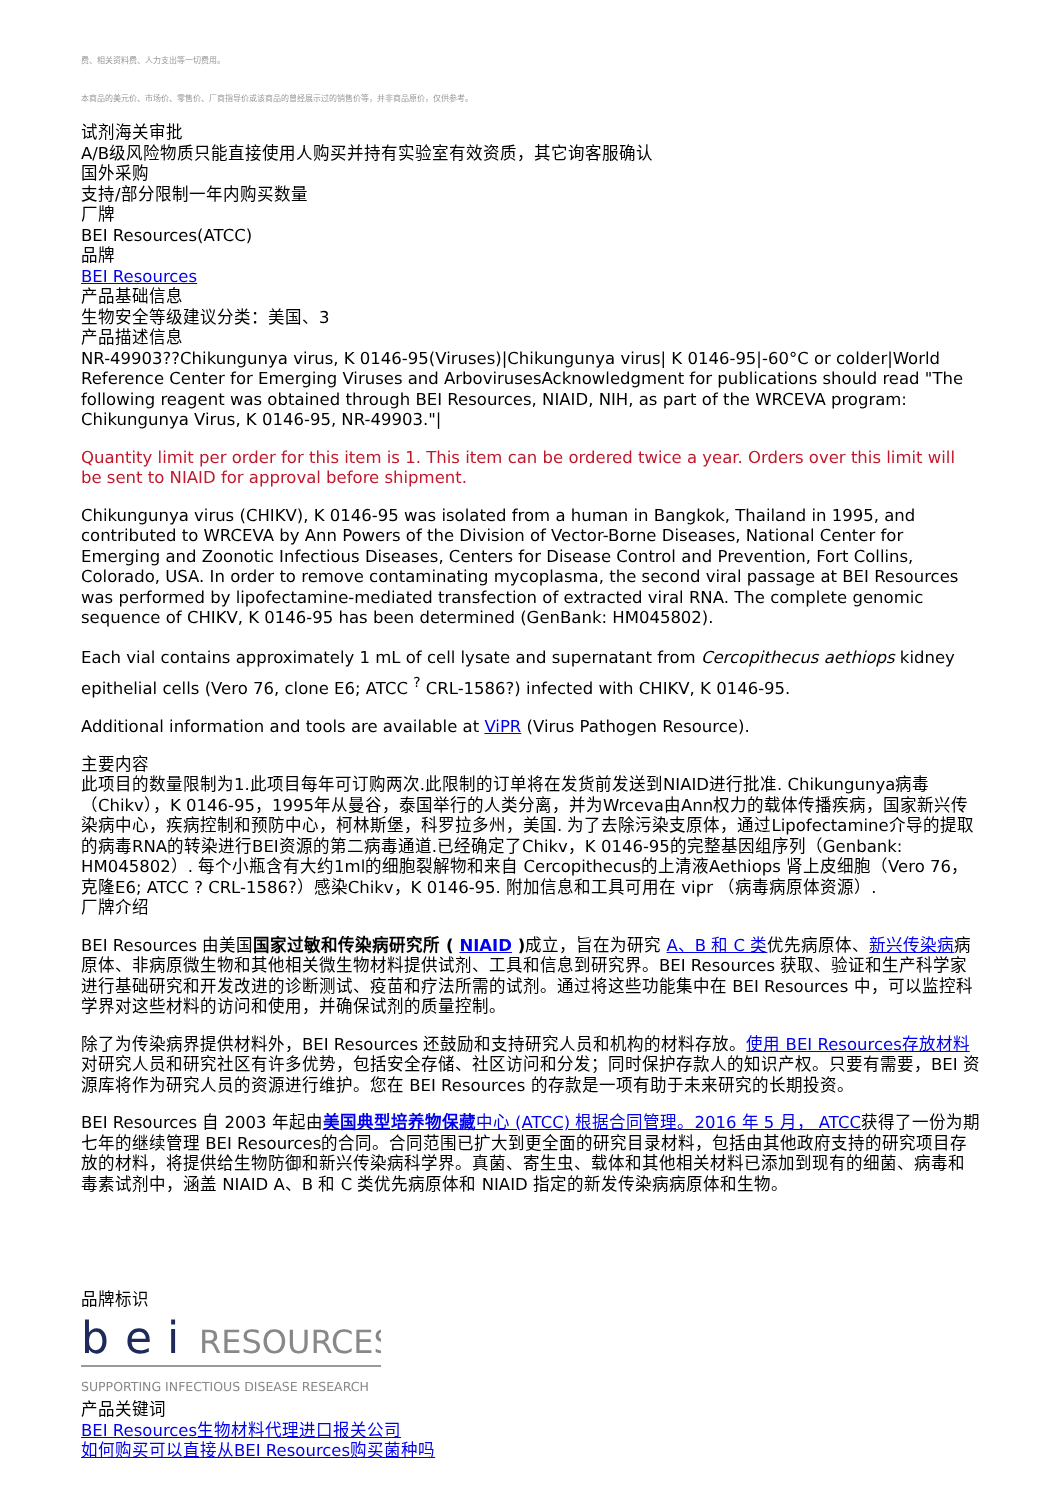费、相关资料费、人力支出等一切费用。
本商品的美元价、市场价、零售价、厂商指导价或该商品的曾经展示过的销售价等，并非商品原价，仅供参考。
试剂海关审批
A/B级风险物质只能直接使用人购买并持有实验室有效资质，其它询客服确认
国外采购
支持/部分限制一年内购买数量
厂牌
BEI Resources(ATCC)
品牌
BEI Resources
产品基础信息
生物安全等级建议分类：美国、3
产品描述信息
NR-49903??Chikungunya virus, K 0146-95(Viruses)|Chikungunya virus| K 0146-95|-60°C or colder|World Reference Center for Emerging Viruses and ArbovirusesAcknowledgment for publications should read "The following reagent was obtained through BEI Resources, NIAID, NIH, as part of the WRCEVA program: Chikungunya Virus, K 0146-95, NR-49903."|
Quantity limit per order for this item is 1. This item can be ordered twice a year. Orders over this limit will be sent to NIAID for approval before shipment.
Chikungunya virus (CHIKV), K 0146-95 was isolated from a human in Bangkok, Thailand in 1995, and contributed to WRCEVA by Ann Powers of the Division of Vector-Borne Diseases, National Center for Emerging and Zoonotic Infectious Diseases, Centers for Disease Control and Prevention, Fort Collins, Colorado, USA. In order to remove contaminating mycoplasma, the second viral passage at BEI Resources was performed by lipofectamine-mediated transfection of extracted viral RNA. The complete genomic sequence of CHIKV, K 0146-95 has been determined (GenBank: HM045802).
Each vial contains approximately 1 mL of cell lysate and supernatant from Cercopithecus aethiops kidney epithelial cells (Vero 76, clone E6; ATCC <sup>?</sup> CRL-1586?) infected with CHIKV, K 0146-95.
Additional information and tools are available at ViPR (Virus Pathogen Resource).
主要内容
此项目的数量限制为1.此项目每年可订购两次.此限制的订单将在发货前发送到NIAID进行批准. Chikungunya病毒（Chikv），K 0146-95，1995年从曼谷，泰国举行的人类分离，并为Wrceva由Ann权力的载体传播疾病，国家新兴传染病中心，疾病控制和预防中心，柯林斯堡，科罗拉多州，美国. 为了去除污染支原体，通过Lipofectamine介导的提取的病毒RNA的转染进行BEI资源的第二病毒通道.已经确定了Chikv，K 0146-95的完整基因组序列（Genbank: HM045802）. 每个小瓶含有大约1ml的细胞裂解物和来自 Cercopithecus的上清液Aethiops 肾上皮细胞（Vero 76，克隆E6; ATCC ? CRL-1586?）感染Chikv，K 0146-95. 附加信息和工具可用在 vipr （病毒病原体资源）.
厂牌介绍
BEI Resources 由美国国家过敏和传染病研究所 ( NIAID ) 成立，旨在为研究 A、B 和 C 类优先病原体、新兴传染病病原体、非病原微生物和其他相关微生物材料提供试剂、工具和信息到研究界。BEI Resources 获取、验证和生产科学家进行基础研究和开发改进的诊断测试、疫苗和疗法所需的试剂。通过将这些功能集中在 BEI Resources 中，可以监控科学界对这些材料的访问和使用，并确保试剂的质量控制。
除了为传染病界提供材料外，BEI Resources 还鼓励和支持研究人员和机构的材料存放。使用 BEI Resources存放材料对研究人员和研究社区有许多优势，包括安全存储、社区访问和分发；同时保护存款人的知识产权。只要有需要，BEI 资源库将作为研究人员的资源进行维护。您在 BEI Resources 的存款是一项有助于未来研究的长期投资。
BEI Resources 自 2003 年起由美国典型培养物保藏中心 (ATCC) 根据合同管理。2016 年 5 月， ATCC获得了一份为期七年的继续管理 BEI Resources的合同。合同范围已扩大到更全面的研究目录材料，包括由其他政府支持的研究项目存放的材料，将提供给生物防御和新兴传染病科学界。真菌、寄生虫、载体和其他相关材料已添加到现有的细菌、病毒和毒素试剂中，涵盖 NIAID A、B 和 C 类优先病原体和 NIAID 指定的新发传染病病原体和生物。
品牌标识
b
e
i
RESOURCES
SUPPORTING INFECTIOUS DISEASE RESEARCH
产品关键词
BEI Resources生物材料代理进口报关公司
如何购买可以直接从BEI Resources购买菌种吗